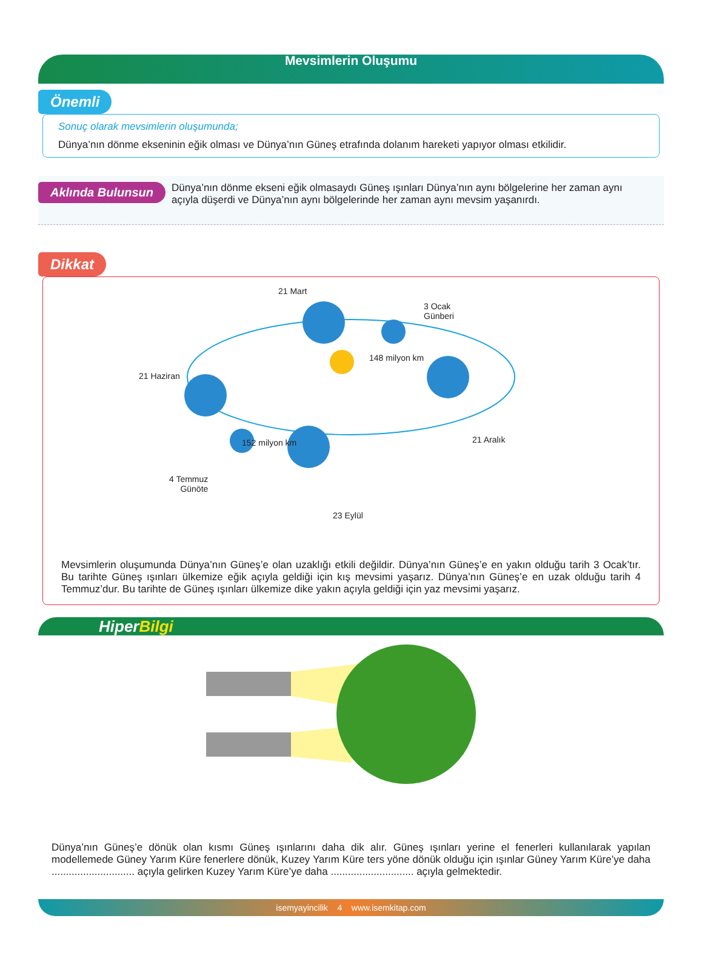Mevsimlerin Oluşumu
Önemli
Sonuç olarak mevsimlerin oluşumunda;
Dünya’nın dönme ekseninin eğik olması ve Dünya’nın Güneş etrafında dolanım hareketi yapıyor olması etkilidir.
Aklında Bulunsun
Dünya’nın dönme ekseni eğik olmasaydı Güneş ışınları Dünya’nın aynı bölgelerine her zaman aynı açıyla düşerdi ve Dünya’nın aynı bölgelerinde her zaman aynı mevsim yaşanırdı.
Dikkat
21 Mart
3 Ocak
Günberi
148 milyon km
21 Haziran
21 Aralık 152 milyon km
4 Temmuz
Günöte
23 Eylül
Mevsimlerin oluşumunda Dünya’nın Güneş’e olan uzaklığı etkili değildir. Dünya’nın Güneş’e en yakın olduğu tarih 3 Ocak’tır. Bu tarihte Güneş ışınları ülkemize eğik açıyla geldiği için kış mevsimi yaşarız. Dünya’nın Güneş’e en uzak olduğu tarih 4 Temmuz’dur. Bu tarihte de Güneş ışınları ülkemize dike yakın açıyla geldiği için yaz mevsimi yaşarız.
HiperBilgi
Dünya’nın Güneş’e dönük olan kısmı Güneş ışınlarını daha dik alır. Güneş ışınları yerine el fenerleri kullanılarak yapılan modellemede Güney Yarım Küre fenerlere dönük, Kuzey Yarım Küre ters yöne dönük olduğu için ışınlar Güney Yarım Küre’ye daha ............................. açıyla gelirken Kuzey Yarım Küre’ye daha ............................. açıyla gelmektedir.
isemyayincilik 4 www.isemkitap.com